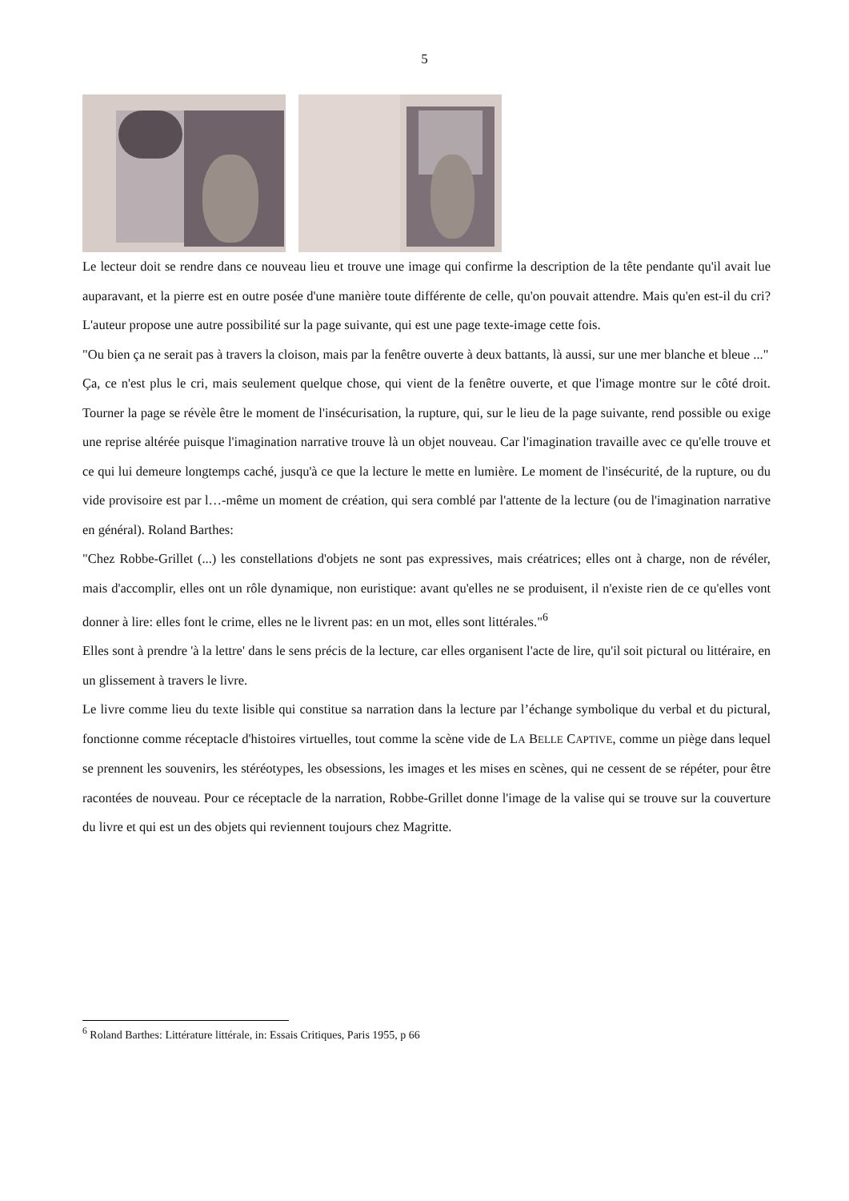5
Le lecteur doit se rendre dans ce nouveau lieu et trouve une image qui confirme la description de la tête pendante qu'il avait lue auparavant, et la pierre est en outre posée d'une manière toute différente de celle, qu'on pouvait attendre. Mais qu'en est-il du cri? L'auteur propose une autre possibilité sur la page suivante, qui est une page texte-image cette fois.
"Ou bien ça ne serait pas à travers la cloison, mais par la fenêtre ouverte à deux battants, là aussi, sur une mer blanche et bleue ..."
Ça, ce n'est plus le cri, mais seulement quelque chose, qui vient de la fenêtre ouverte, et que l'image montre sur le côté droit. Tourner la page se révèle être le moment de l'insécurisation, la rupture, qui, sur le lieu de la page suivante, rend possible ou exige une reprise altérée puisque l'imagination narrative trouve là un objet nouveau. Car l'imagination travaille avec ce qu'elle trouve et ce qui lui demeure longtemps caché, jusqu'à ce que la lecture le mette en lumière. Le moment de l'insécurité, de la rupture, ou du vide provisoire est par l…-même un moment de création, qui sera comblé par l'attente de la lecture (ou de l'imagination narrative en général). Roland Barthes:
"Chez Robbe-Grillet (...) les constellations d'objets ne sont pas expressives, mais créatrices; elles ont à charge, non de révéler, mais d'accomplir, elles ont un rôle dynamique, non euristique: avant qu'elles ne se produisent, il n'existe rien de ce qu'elles vont donner à lire: elles font le crime, elles ne le livrent pas: en un mot, elles sont littérales."<sup>6</sup>
Elles sont à prendre 'à la lettre' dans le sens précis de la lecture, car elles organisent l'acte de lire, qu'il soit pictural ou littéraire, en un glissement à travers le livre.
Le livre comme lieu du texte lisible qui constitue sa narration dans la lecture par l’échange symbolique du verbal et du pictural, fonctionne comme réceptacle d'histoires virtuelles, tout comme la scène vide de LA BELLE CAPTIVE, comme un piège dans lequel se prennent les souvenirs, les stéréotypes, les obsessions, les images et les mises en scènes, qui ne cessent de se répéter, pour être racontées de nouveau. Pour ce réceptacle de la narration, Robbe-Grillet donne l'image de la valise qui se trouve sur la couverture du livre et qui est un des objets qui reviennent toujours chez Magritte.
<sup>6</sup> Roland Barthes: Littérature littérale, in: Essais Critiques, Paris 1955, p 66